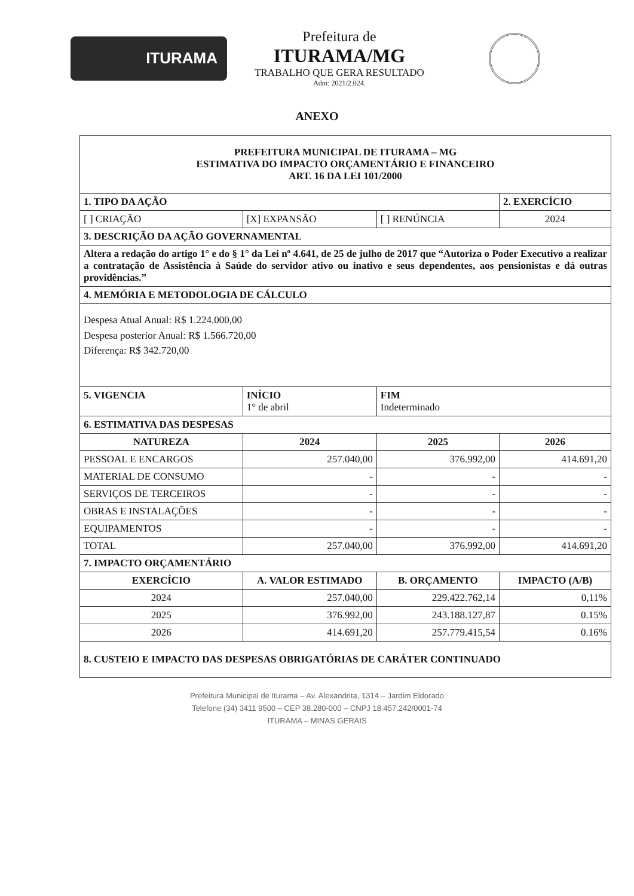ITURAMA
Prefeitura de
ITURAMA/MG
TRABALHO QUE GERA RESULTADO
Adm: 2021/2.024.
ANEXO
| PREFEITURA MUNICIPAL DE ITURAMA – MG ESTIMATIVA DO IMPACTO ORÇAMENTÁRIO E FINANCEIRO ART. 16 DA LEI 101/2000 | | | |
| 1. TIPO DA AÇÃO | | | 2. EXERCÍCIO |
| [ ] CRIAÇÃO | [X] EXPANSÃO | [ ] RENÚNCIA | 2024 |
| 3. DESCRIÇÃO DA AÇÃO GOVERNAMENTAL | | | |
| Altera a redação do artigo 1° e do § 1° da Lei nº 4.641, de 25 de julho de 2017 que “Autoriza o Poder Executivo a realizar a contratação de Assistência à Saúde do servidor ativo ou inativo e seus dependentes, aos pensionistas e dá outras providências.” | | | |
| 4. MEMÓRIA E METODOLOGIA DE CÁLCULO | | | |
| Despesa Atual Anual: R$ 1.224.000,00 Despesa posterior Anual: R$ 1.566.720,00 Diferença: R$ 342.720,00 | | | |
| 5. VIGENCIA | INÍCIO 1° de abril | FIM Indeterminado | |
| 6. ESTIMATIVA DAS DESPESAS | | | |
| NATUREZA | 2024 | 2025 | 2026 |
| PESSOAL E ENCARGOS | 257.040,00 | 376.992,00 | 414.691,20 |
| MATERIAL DE CONSUMO | - | - | - |
| SERVIÇOS DE TERCEIROS | - | - | - |
| OBRAS E INSTALAÇÕES | - | - | - |
| EQUIPAMENTOS | - | - | - |
| TOTAL | 257.040,00 | 376.992,00 | 414.691,20 |
| 7. IMPACTO ORÇAMENTÁRIO | | | |
| EXERCÍCIO | A. VALOR ESTIMADO | B. ORÇAMENTO | IMPACTO (A/B) |
| 2024 | 257.040,00 | 229.422.762,14 | 0,11% |
| 2025 | 376.992,00 | 243.188.127,87 | 0.15% |
| 2026 | 414.691,20 | 257.779.415,54 | 0.16% |
| 8. CUSTEIO E IMPACTO DAS DESPESAS OBRIGATÓRIAS DE CARÁTER CONTINUADO | | | |
Prefeitura Municipal de Iturama – Av. Alexandrita, 1314 – Jardim Eldorado
Telefone (34) 3411 9500 – CEP 38.280-000 – CNPJ 18.457.242/0001-74
ITURAMA – MINAS GERAIS